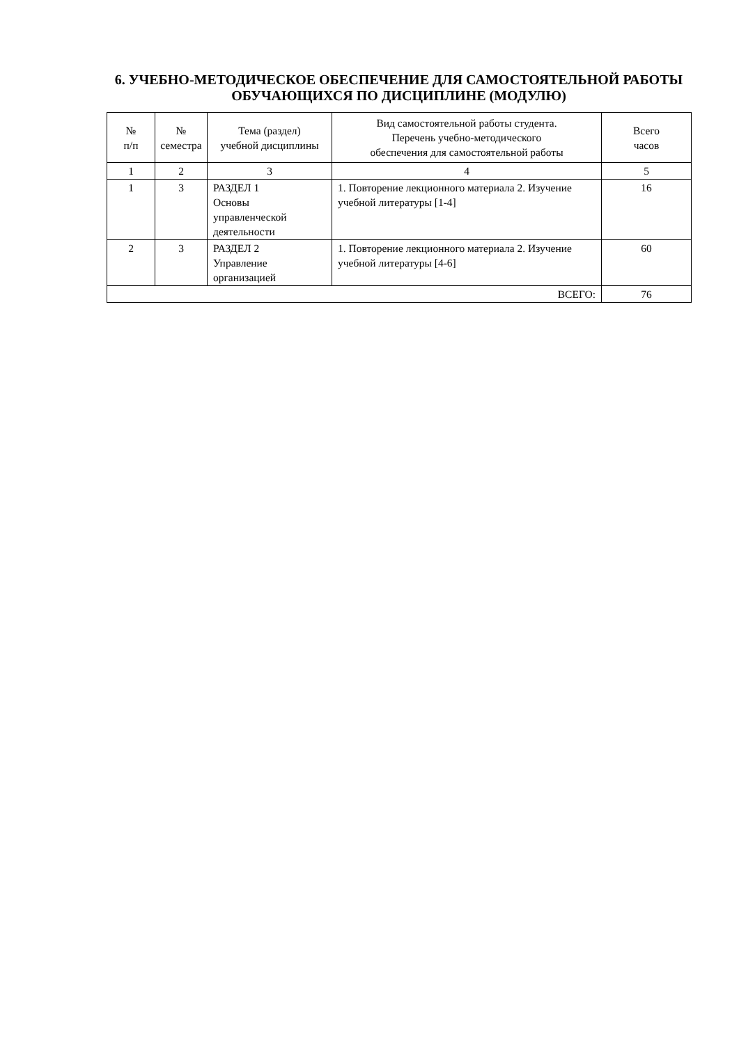6. УЧЕБНО-МЕТОДИЧЕСКОЕ ОБЕСПЕЧЕНИЕ ДЛЯ САМОСТОЯТЕЛЬНОЙ РАБОТЫ ОБУЧАЮЩИХСЯ ПО ДИСЦИПЛИНЕ (МОДУЛЮ)
| № п/п | № семестра | Тема (раздел) учебной дисциплины | Вид самостоятельной работы студента. Перечень учебно-методического обеспечения для самостоятельной работы | Всего часов |
| --- | --- | --- | --- | --- |
| 1 | 2 | 3 | 4 | 5 |
| 1 | 3 | РАЗДЕЛ 1 Основы управленческой деятельности | 1. Повторение лекционного материала 2. Изучение учебной литературы [1-4] | 16 |
| 2 | 3 | РАЗДЕЛ 2 Управление организацией | 1. Повторение лекционного материала 2. Изучение учебной литературы [4-6] | 60 |
| ВСЕГО: | | | | 76 |